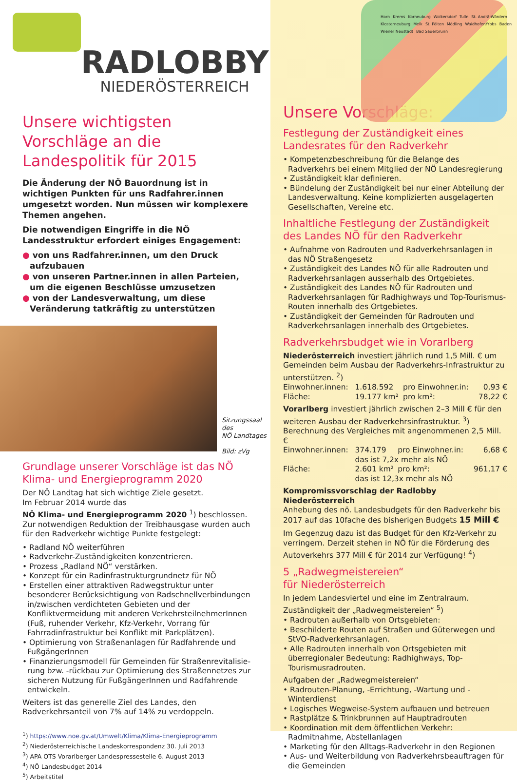RADLOBBY
NIEDERÖSTERREICH
Unsere wichtigsten Vorschläge an die Landespolitik für 2015
Die Änderung der NÖ Bauordnung ist in wichtigen Punkten für uns Radfahrer.innen umgesetzt worden. Nun müssen wir komplexere Themen angehen.
Die notwendigen Eingriffe in die NÖ Landesstruktur erfordert einiges Engagement:
● von uns Radfahrer.innen, um den Druck aufzubauen
● von unseren Partner.innen in allen Parteien, um die eigenen Beschlüsse umzusetzen
● von der Landesverwaltung, um diese Veränderung tatkräftig zu unterstützen
Sitzungssaal
des
NÖ Landtages
Bild: zVg
Grundlage unserer Vorschläge ist das NÖ Klima- und Energieprogramm 2020
Der NÖ Landtag hat sich wichtige Ziele gesetzt.
Im Februar 2014 wurde das
NÖ Klima- und Energieprogramm 2020 <sup>1</sup>) beschlossen.
Zur notwendigen Reduktion der Treibhausgase wurden auch für den Radverkehr wichtige Punkte festgelegt:
• Radland NÖ weiterführen
• Radverkehr-Zuständigkeiten konzentrieren.
• Prozess „Radland NÖ“ verstärken.
• Konzept für ein Radinfrastrukturgrundnetz für NÖ
• Erstellen einer attraktiven Radwegstruktur unter besonderer Berücksichtigung von Radschnellverbindungen in/zwischen verdichteten Gebieten und der Konfliktvermeidung mit anderen VerkehrsteilnehmerInnen (Fuß, ruhender Verkehr, Kfz-Verkehr, Vorrang für Fahrradinfrastruktur bei Konflikt mit Parkplätzen).
• Optimierung von Straßenanlagen für Radfahrende und FußgängerInnen
• Finanzierungsmodell für Gemeinden für Straßenrevitalisie­rung bzw. -rückbau zur Optimierung des Straßennetzes zur sicheren Nutzung für FußgängerInnen und Radfahrende entwickeln.
Weiters ist das generelle Ziel des Landes, den Radverkehrsanteil von 7% auf 14% zu verdoppeln.
<sup>1</sup>) https://www.noe.gv.at/Umwelt/Klima/Klima-Energieprogramm
<sup>2</sup>) Niederösterreichische Landeskorrespondenz 30. Juli 2013
<sup>3</sup>) APA OTS Vorarlberger Landespressestelle 6. August 2013
<sup>4</sup>) NÖ Landesbudget 2014
<sup>5</sup>) Arbeitstitel
Horn Krems Korneuburg Wolkersdorf Tulln St. Andrä-Wördern Klosterneuburg Melk St. Pölten Mödling Waidhofen/Ybbs Baden Wiener Neustadt Bad Sauerbrunn
Unsere Vorschläge:
Festlegung der Zuständigkeit eines Landesrates für den Radverkehr
• Kompetenzbeschreibung für die Belange des Radverkehrs bei einem Mitglied der NÖ Landesregierung
• Zuständigkeit klar definieren.
• Bündelung der Zuständigkeit bei nur einer Abteilung der Landesverwaltung. Keine komplizierten ausgelagerten Gesellschaften, Vereine etc.
Inhaltliche Festlegung der Zuständigkeit des Landes NÖ für den Radverkehr
• Aufnahme von Radrouten und Radverkehrsanlagen in das NÖ Straßengesetz
• Zuständigkeit des Landes NÖ für alle Radrouten und Radverkehrsanlagen ausserhalb des Ortgebietes.
• Zuständigkeit des Landes NÖ für Radrouten und Radverkehrsanlagen für Radhighways und Top-Tourismus-Routen innerhalb des Ortgebietes.
• Zuständigkeit der Gemeinden für Radrouten und Radverkehrsanlagen innerhalb des Ortgebietes.
Radverkehrsbudget wie in Vorarlberg
Niederösterreich investiert jährlich rund 1,5 Mill. € um Gemeinden beim Ausbau der Radverkehrs-Infrastruktur zu unterstützen. <sup>2</sup>)
| Einwohner.innen: | 1.618.592 | pro Einwohner.in: | 0,93 € |
| Fläche: | 19.177 km² | pro km²: | 78,22 € |
Vorarlberg investiert jährlich zwischen 2–3 Mill € für den weiteren Ausbau der Radverkehrsinfrastruktur. <sup>3</sup>)
Berechnung des Vergleiches mit angenommenen 2,5 Mill. €
| Einwohner.innen: | 374.179 | pro Einwohner.in: | 6,68 € |
| | das ist 7,2x mehr als NÖ | | |
| Fläche: | 2.601 km² | pro km²: | 961,17 € |
| | das ist 12,3x mehr als NÖ | | |
Kompromissvorschlag der Radlobby Niederösterreich
Anhebung des nö. Landesbudgets für den Radverkehr bis 2017 auf das 10fache des bisherigen Budgets 15 Mill €
Im Gegenzug dazu ist das Budget für den Kfz-Verkehr zu verringern. Derzeit stehen in NÖ für die Förderung des Autoverkehrs 377 Mill € für 2014 zur Verfügung! <sup>4</sup>)
5 „Radwegmeistereien“
für Niederösterreich
In jedem Landesviertel und eine im Zentralraum.
Zuständigkeit der „Radwegmeistereien“ <sup>5</sup>)
• Radrouten außerhalb von Ortsgebieten:
• Beschilderte Routen auf Straßen und Güterwegen und StVO-Radverkehrsanlagen.
• Alle Radrouten innerhalb von Ortsgebieten mit überregio­naler Bedeutung: Radhighways, Top-Tourismusradrouten.
Aufgaben der „Radwegmeistereien“
• Radrouten-Planung, -Errichtung, -Wartung und -Winterdienst
• Logisches Wegweise-System aufbauen und betreuen
• Rastplätze & Trinkbrunnen auf Hauptradrouten
• Koordination mit dem öffentlichen Verkehr: Radmitnahme, Abstellanlagen
• Marketing für den Alltags-Radverkehr in den Regionen
• Aus- und Weiterbildung von Radverkehrsbeauftragen für die Gemeinden